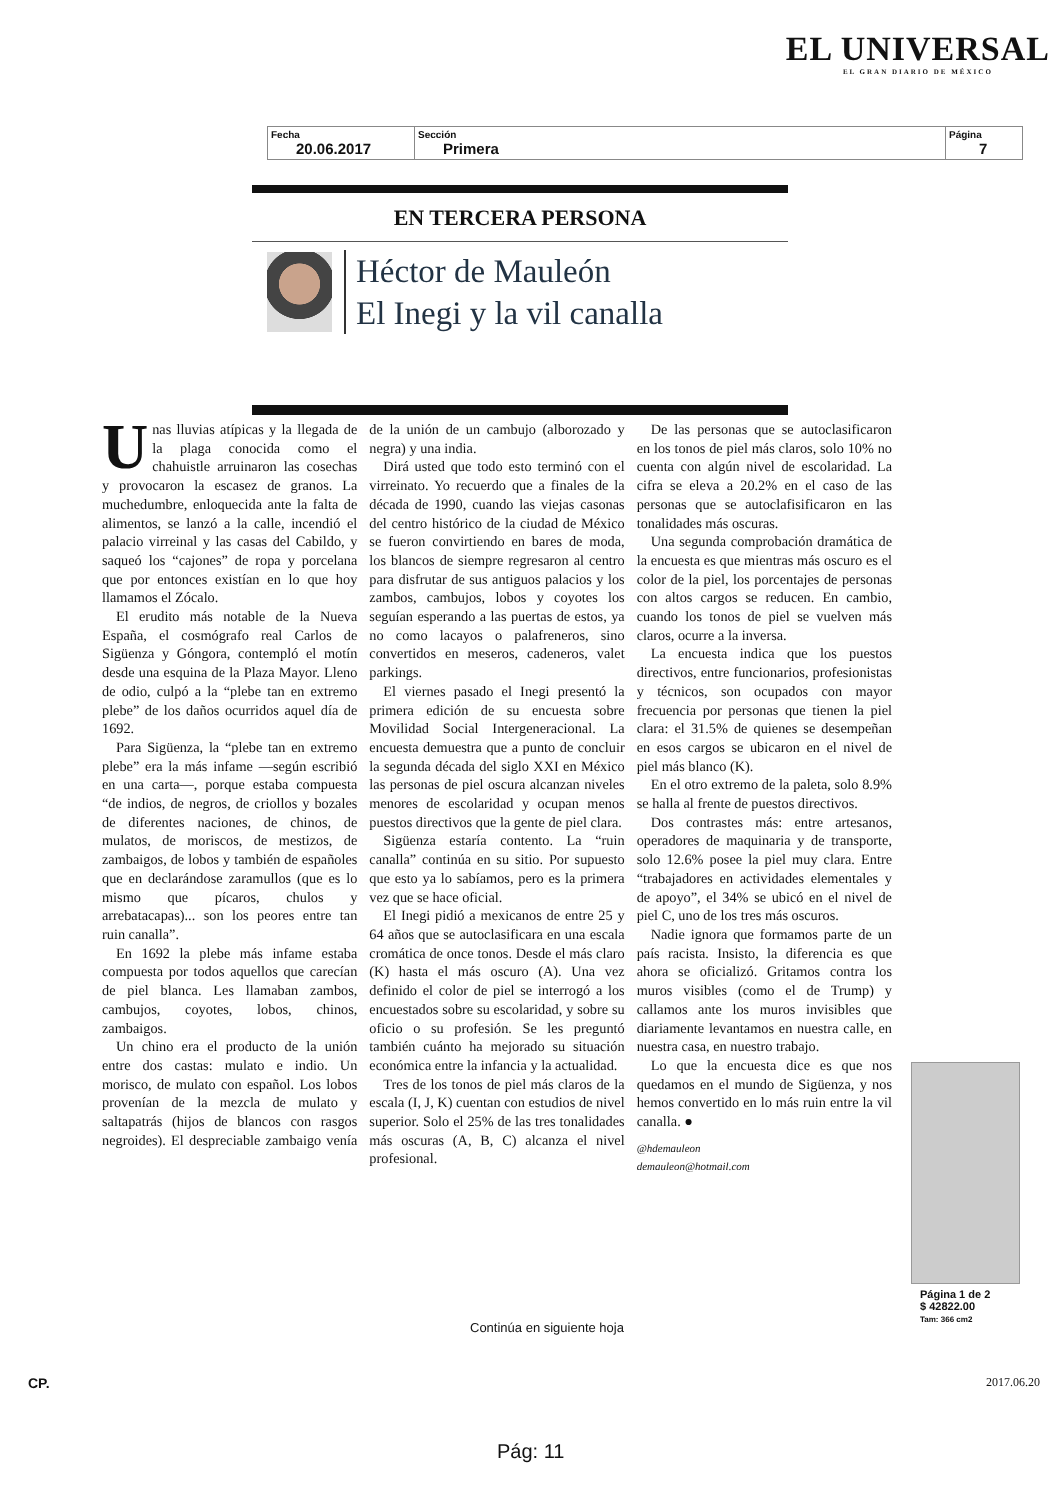EL UNIVERSAL
EL GRAN DIARIO DE MÉXICO
| Fecha 20.06.2017 | Sección Primera | Página 7 |
EN TERCERA PERSONA
Héctor de Mauleón
El Inegi y la vil canalla
Unas lluvias atípicas y la llegada de la plaga conocida como el chahuistle arruinaron las cosechas y provocaron la escasez de granos. La muchedumbre, enloquecida ante la falta de alimentos, se lanzó a la calle, incendió el palacio virreinal y las casas del Cabildo, y saqueó los “cajones” de ropa y porcelana que por entonces existían en lo que hoy llamamos el Zócalo.
El erudito más notable de la Nueva España, el cosmógrafo real Carlos de Sigüenza y Góngora, contempló el motín desde una esquina de la Plaza Mayor. Lleno de odio, culpó a la “plebe tan en extremo plebe” de los daños ocurridos aquel día de 1692.
Para Sigüenza, la “plebe tan en extremo plebe” era la más infame —según escribió en una carta—, porque estaba compuesta “de indios, de negros, de criollos y bozales de diferentes naciones, de chinos, de mulatos, de moriscos, de mestizos, de zambaigos, de lobos y también de españoles que en declarándose zaramullos (que es lo mismo que pícaros, chulos y arrebatacapas)... son los peores entre tan ruin canalla”.
En 1692 la plebe más infame estaba compuesta por todos aquellos que carecían de piel blanca. Les llamaban zambos, cambujos, coyotes, lobos, chinos, zambaigos.
Un chino era el producto de la unión entre dos castas: mulato e indio. Un morisco, de mulato con español. Los lobos provenían de la mezcla de mulato y saltapatrás (hijos de blancos con rasgos negroides). El despreciable zambaigo venía de la unión de un cambujo (alborozado y negra) y una india.
Dirá usted que todo esto terminó con el virreinato. Yo recuerdo que a finales de la década de 1990, cuando las viejas casonas del centro histórico de la ciudad de México se fueron convirtiendo en bares de moda, los blancos de siempre regresaron al centro para disfrutar de sus antiguos palacios y los zambos, cambujos, lobos y coyotes los seguían esperando a las puertas de estos, ya no como lacayos o palafreneros, sino convertidos en meseros, cadeneros, valet parkings.
El viernes pasado el Inegi presentó la primera edición de su encuesta sobre Movilidad Social Intergeneracional. La encuesta demuestra que a punto de concluir la segunda década del siglo XXI en México las personas de piel oscura alcanzan niveles menores de escolaridad y ocupan menos puestos directivos que la gente de piel clara.
Sigüenza estaría contento. La “ruin canalla” continúa en su sitio. Por supuesto que esto ya lo sabíamos, pero es la primera vez que se hace oficial.
El Inegi pidió a mexicanos de entre 25 y 64 años que se autoclasificara en una escala cromática de once tonos. Desde el más claro (K) hasta el más oscuro (A). Una vez definido el color de piel se interrogó a los encuestados sobre su escolaridad, y sobre su oficio o su profesión. Se les preguntó también cuánto ha mejorado su situación económica entre la infancia y la actualidad.
Tres de los tonos de piel más claros de la escala (I, J, K) cuentan con estudios de nivel superior. Solo el 25% de las tres tonalidades más oscuras (A, B, C) alcanza el nivel profesional.
De las personas que se autoclasificaron en los tonos de piel más claros, solo 10% no cuenta con algún nivel de escolaridad. La cifra se eleva a 20.2% en el caso de las personas que se autoclafisificaron en las tonalidades más oscuras.
Una segunda comprobación dramática de la encuesta es que mientras más oscuro es el color de la piel, los porcentajes de personas con altos cargos se reducen. En cambio, cuando los tonos de piel se vuelven más claros, ocurre a la inversa.
La encuesta indica que los puestos directivos, entre funcionarios, profesionistas y técnicos, son ocupados con mayor frecuencia por personas que tienen la piel clara: el 31.5% de quienes se desempeñan en esos cargos se ubicaron en el nivel de piel más blanco (K).
En el otro extremo de la paleta, solo 8.9% se halla al frente de puestos directivos.
Dos contrastes más: entre artesanos, operadores de maquinaria y de transporte, solo 12.6% posee la piel muy clara. Entre “trabajadores en actividades elementales y de apoyo”, el 34% se ubicó en el nivel de piel C, uno de los tres más oscuros.
Nadie ignora que formamos parte de un país racista. Insisto, la diferencia es que ahora se oficializó. Gritamos contra los muros visibles (como el de Trump) y callamos ante los muros invisibles que diariamente levantamos en nuestra calle, en nuestra casa, en nuestro trabajo.
Lo que la encuesta dice es que nos quedamos en el mundo de Sigüenza, y nos hemos convertido en lo más ruin entre la vil canalla. ●
@hdemauleon
demauleon@hotmail.com
Página 1 de 2
$ 42822.00
Tam: 366 cm2
Continúa en siguiente hoja
CP. 2017.06.20
Pág: 11